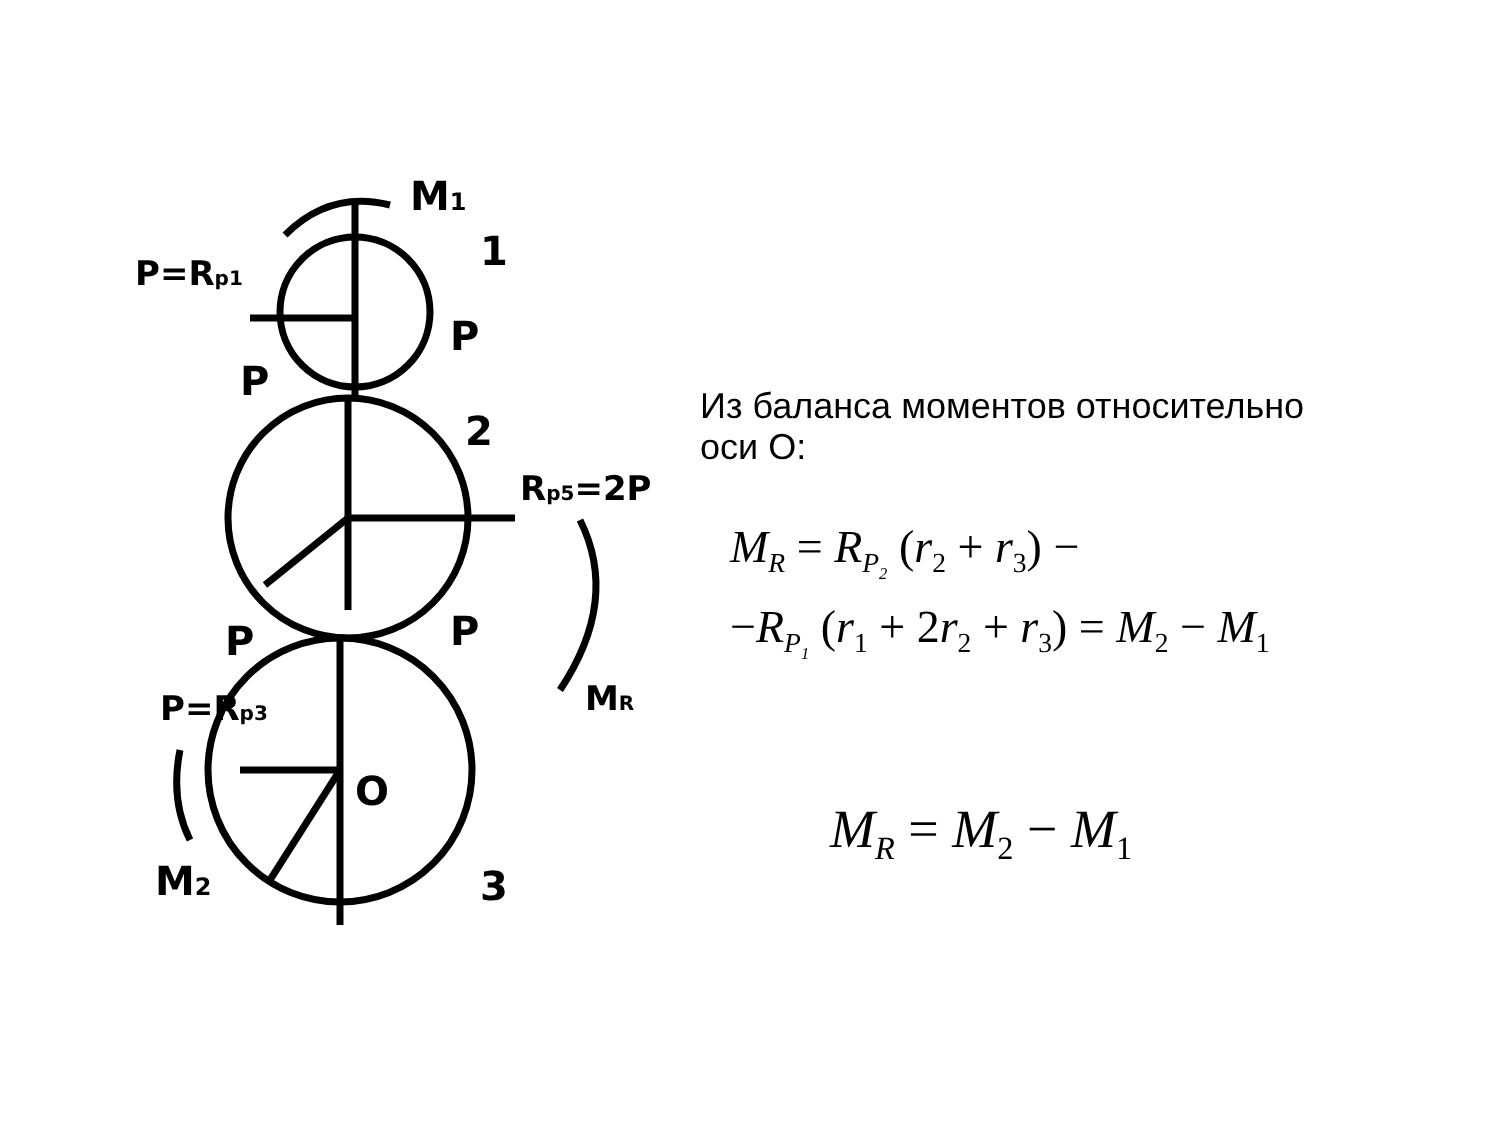M1
1
P=Rp1
P
P
2
Rp5=2P
P
P
MR
P=Rp3
O
3
M2
Из баланса моментов относительно
оси О:
M<sub>R</sub> = R<sub>P<sub>2</sub></sub> (r<sub>2</sub> + r<sub>3</sub>) −
−R<sub>P<sub>1</sub></sub> (r<sub>1</sub> + 2r<sub>2</sub> + r<sub>3</sub>) = M<sub>2</sub> − M<sub>1</sub>
M<sub>R</sub> = M<sub>2</sub> − M<sub>1</sub>